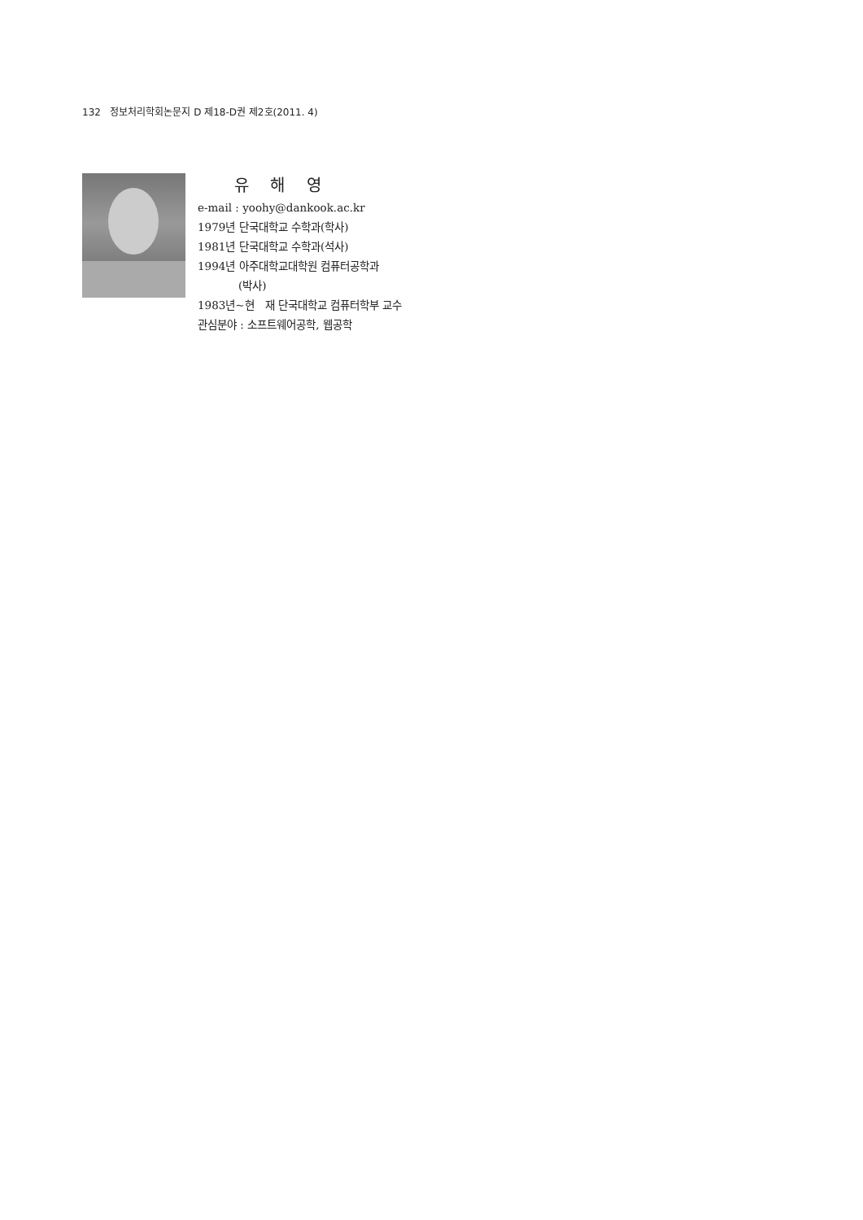132 정보처리학회논문지 D 제18-D권 제2호(2011. 4)
유 해 영
e-mail : yoohy@dankook.ac.kr
1979년 단국대학교 수학과(학사)
1981년 단국대학교 수학과(석사)
1994년 아주대학교대학원 컴퓨터공학과
(박사)
1983년~현 재 단국대학교 컴퓨터학부 교수
관심분야 : 소프트웨어공학, 웹공학